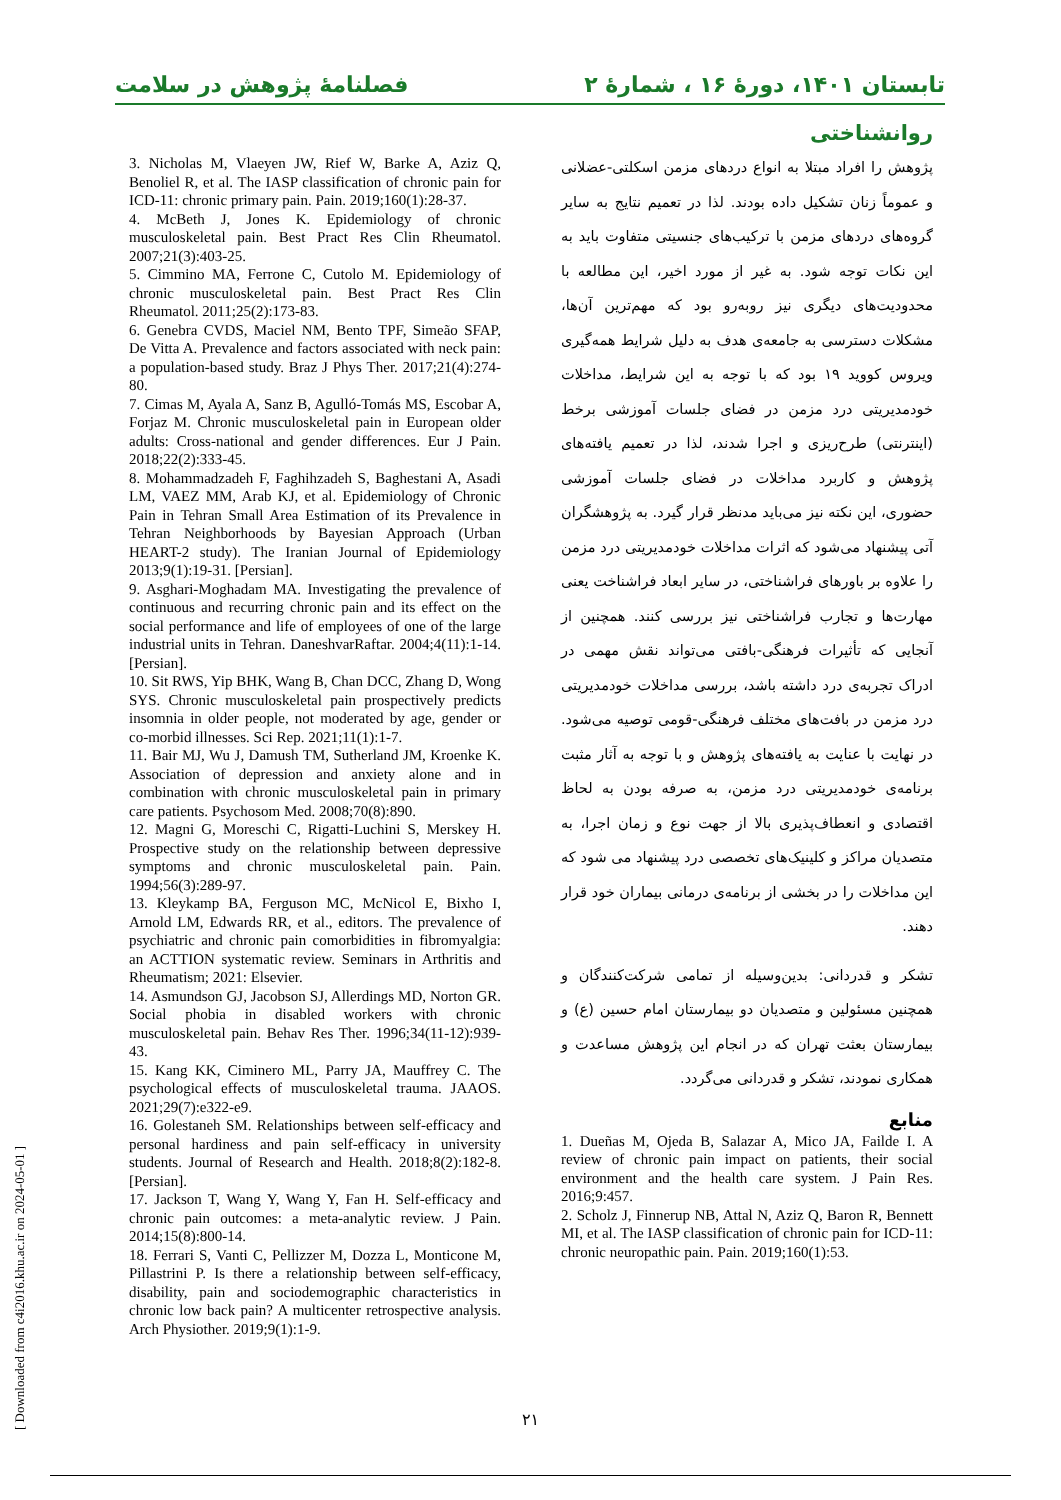تابستان ۱۴۰۱، دورهٔ ۱۶ ، شمارهٔ ۲ فصلنامهٔ پژوهش در سلامت
روانشناختی
پژوهش را افراد مبتلا به انواع دردهای مزمن اسکلتی-عضلانی و عموماً زنان تشکیل داده بودند. لذا در تعمیم نتایج به سایر گروه‌های دردهای مزمن با ترکیب‌های جنسیتی متفاوت باید به این نکات توجه شود. به غیر از مورد اخیر، این مطالعه با محدودیت‌های دیگری نیز روبه‌رو بود که مهم‌ترین آن‌ها، مشکلات دسترسی به جامعه‌ی هدف به دلیل شرایط همه‌گیری ویروس کووید ۱۹ بود که با توجه به این شرایط، مداخلات خودمدیریتی درد مزمن در فضای جلسات آموزشی برخط (اینترنتی) طرح‌ریزی و اجرا شدند، لذا در تعمیم یافته‌های پژوهش و کاربرد مداخلات در فضای جلسات آموزشی حضوری، این نکته نیز می‌باید مدنظر قرار گیرد. به پژوهشگران آتی پیشنهاد می‌شود که اثرات مداخلات خودمدیریتی درد مزمن را علاوه بر باورهای فراشناختی، در سایر ابعاد فراشناخت یعنی مهارت‌ها و تجارب فراشناختی نیز بررسی کنند. همچنین از آنجایی که تأثیرات فرهنگی-بافتی می‌تواند نقش مهمی در ادراک تجربه‌ی درد داشته باشد، بررسی مداخلات خودمدیریتی درد مزمن در بافت‌های مختلف فرهنگی-قومی توصیه می‌شود. در نهایت با عنایت به یافته‌های پژوهش و با توجه به آثار مثبت برنامه‌ی خودمدیریتی درد مزمن، به صرفه بودن به لحاظ اقتصادی و انعطاف‌پذیری بالا از جهت نوع و زمان اجرا، به متصدیان مراکز و کلینیک‌های تخصصی درد پیشنهاد می شود که این مداخلات را در بخشی از برنامه‌ی درمانی بیماران خود قرار دهند.
تشکر و قدردانی: بدین‌وسیله از تمامی شرکت‌کنندگان و همچنین مسئولین و متصدیان دو بیمارستان امام حسین (ع) و بیمارستان بعثت تهران که در انجام این پژوهش مساعدت و همکاری نمودند، تشکر و قدردانی می‌گردد.
منابع
1. Dueñas M, Ojeda B, Salazar A, Mico JA, Failde I. A review of chronic pain impact on patients, their social environment and the health care system. J Pain Res. 2016;9:457.
2. Scholz J, Finnerup NB, Attal N, Aziz Q, Baron R, Bennett MI, et al. The IASP classification of chronic pain for ICD-11: chronic neuropathic pain. Pain. 2019;160(1):53.
3. Nicholas M, Vlaeyen JW, Rief W, Barke A, Aziz Q, Benoliel R, et al. The IASP classification of chronic pain for ICD-11: chronic primary pain. Pain. 2019;160(1):28-37.
4. McBeth J, Jones K. Epidemiology of chronic musculoskeletal pain. Best Pract Res Clin Rheumatol. 2007;21(3):403-25.
5. Cimmino MA, Ferrone C, Cutolo M. Epidemiology of chronic musculoskeletal pain. Best Pract Res Clin Rheumatol. 2011;25(2):173-83.
6. Genebra CVDS, Maciel NM, Bento TPF, Simeão SFAP, De Vitta A. Prevalence and factors associated with neck pain: a population-based study. Braz J Phys Ther. 2017;21(4):274-80.
7. Cimas M, Ayala A, Sanz B, Agulló-Tomás MS, Escobar A, Forjaz M. Chronic musculoskeletal pain in European older adults: Cross-national and gender differences. Eur J Pain. 2018;22(2):333-45.
8. Mohammadzadeh F, Faghihzadeh S, Baghestani A, Asadi LM, VAEZ MM, Arab KJ, et al. Epidemiology of Chronic Pain in Tehran Small Area Estimation of its Prevalence in Tehran Neighborhoods by Bayesian Approach (Urban HEART-2 study). The Iranian Journal of Epidemiology 2013;9(1):19-31. [Persian].
9. Asghari-Moghadam MA. Investigating the prevalence of continuous and recurring chronic pain and its effect on the social performance and life of employees of one of the large industrial units in Tehran. DaneshvarRaftar. 2004;4(11):1-14. [Persian].
10. Sit RWS, Yip BHK, Wang B, Chan DCC, Zhang D, Wong SYS. Chronic musculoskeletal pain prospectively predicts insomnia in older people, not moderated by age, gender or co-morbid illnesses. Sci Rep. 2021;11(1):1-7.
11. Bair MJ, Wu J, Damush TM, Sutherland JM, Kroenke K. Association of depression and anxiety alone and in combination with chronic musculoskeletal pain in primary care patients. Psychosom Med. 2008;70(8):890.
12. Magni G, Moreschi C, Rigatti-Luchini S, Merskey H. Prospective study on the relationship between depressive symptoms and chronic musculoskeletal pain. Pain. 1994;56(3):289-97.
13. Kleykamp BA, Ferguson MC, McNicol E, Bixho I, Arnold LM, Edwards RR, et al., editors. The prevalence of psychiatric and chronic pain comorbidities in fibromyalgia: an ACTTION systematic review. Seminars in Arthritis and Rheumatism; 2021: Elsevier.
14. Asmundson GJ, Jacobson SJ, Allerdings MD, Norton GR. Social phobia in disabled workers with chronic musculoskeletal pain. Behav Res Ther. 1996;34(11-12):939-43.
15. Kang KK, Ciminero ML, Parry JA, Mauffrey C. The psychological effects of musculoskeletal trauma. JAAOS. 2021;29(7):e322-e9.
16. Golestaneh SM. Relationships between self-efficacy and personal hardiness and pain self-efficacy in university students. Journal of Research and Health. 2018;8(2):182-8. [Persian].
17. Jackson T, Wang Y, Wang Y, Fan H. Self-efficacy and chronic pain outcomes: a meta-analytic review. J Pain. 2014;15(8):800-14.
18. Ferrari S, Vanti C, Pellizzer M, Dozza L, Monticone M, Pillastrini P. Is there a relationship between self-efficacy, disability, pain and sociodemographic characteristics in chronic low back pain? A multicenter retrospective analysis. Arch Physiother. 2019;9(1):1-9.
[ Downloaded from c4i2016.khu.ac.ir on 2024-05-01 ]
۲۱